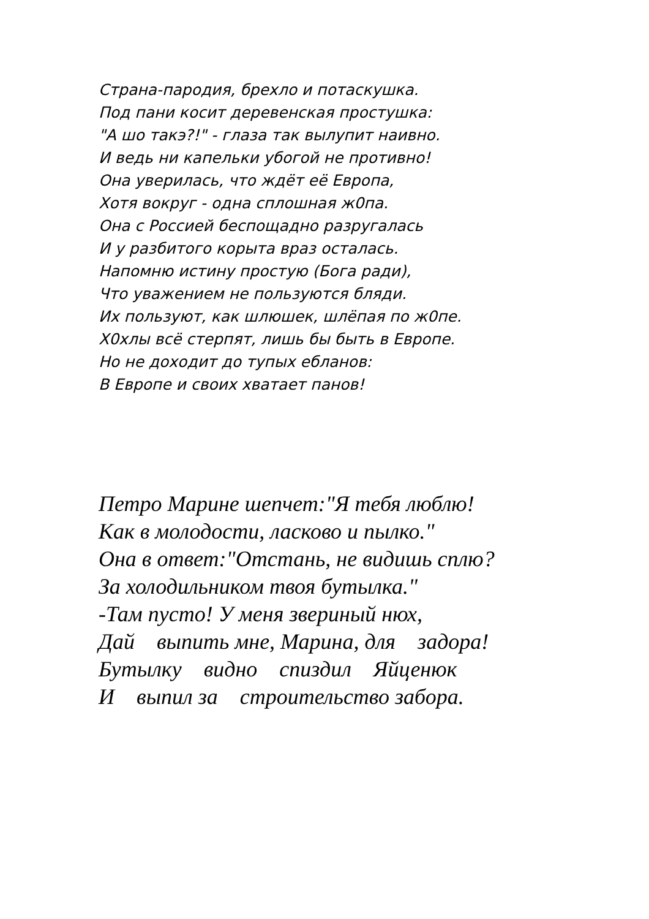Страна-пародия, брехло и потаскушка.
Под пани косит деревенская простушка:
"А шо такэ?!" - глаза так вылупит наивно.
И ведь ни капельки убогой не противно!
Она уверилась, что ждёт её Европа,
Хотя вокруг - одна сплошная ж0па.
Она с Россией беспощадно разругалась
И у разбитого корыта враз осталась.
Напомню истину простую (Бога ради),
Что уважением не пользуются бляди.
Их пользуют, как шлюшек, шлёпая по ж0пе.
Х0хлы всё стерпят, лишь бы быть в Европе.
Но не доходит до тупых ебланов:
В Европе и своих хватает панов!
Петро Марине шепчет:"Я тебя люблю! Как в молодости, ласково и пылко." Она в ответ:"Отстань, не видишь сплю? За холодильником твоя бутылка." -Там пусто! У меня звериный нюх, Дай выпить мне, Марина, для задора! Бутылку видно спиздил Яйценюк И выпил за строительство забора.